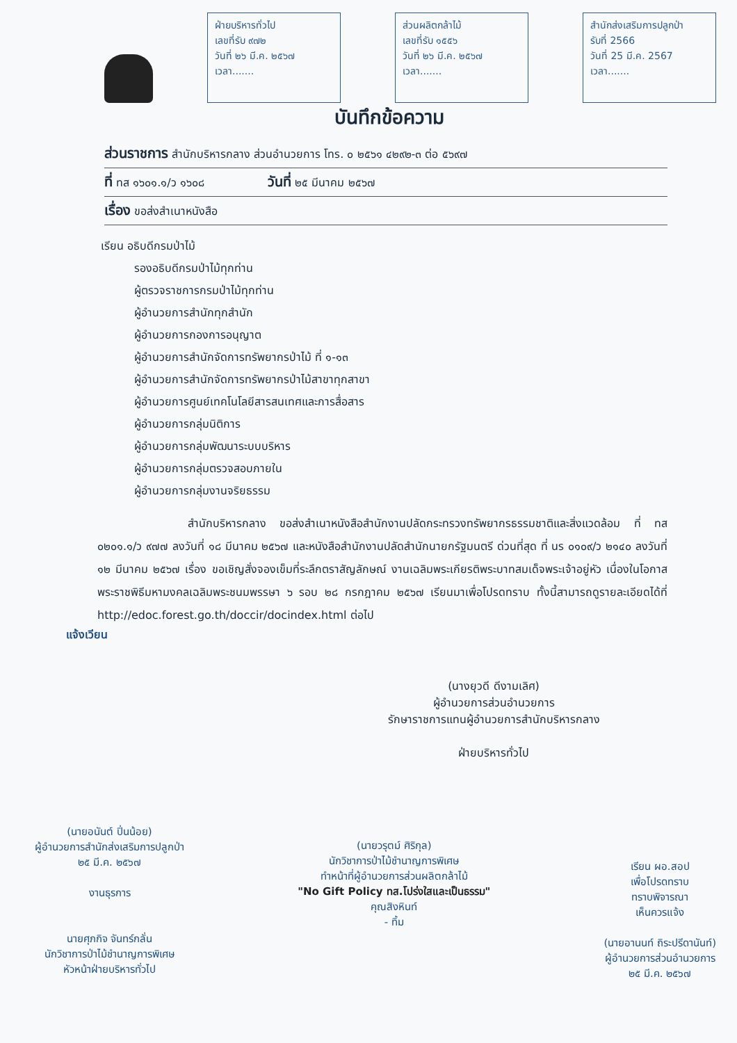ฝ่ายบริหารทั่วไป
เลขที่รับ ๙๗๒
วันที่ ๒๖ มี.ค. ๒๕๖๗
เวลา.......
ส่วนผลิตกล้าไม้
เลขที่รับ ๑๕๕๖
วันที่ ๒๖ มี.ค. ๒๕๖๗
เวลา.......
สำนักส่งเสริมการปลูกป่า
รับที่ 2566
วันที่ 25 มี.ค. 2567
เวลา.......
บันทึกข้อความ
ส่วนราชการ สำนักบริหารกลาง ส่วนอำนวยการ โทร. ๐ ๒๕๖๑ ๔๒๙๒-๓ ต่อ ๕๖๙๗
ที่ ทส ๑๖๐๑.๑/ว ๑๖๐๘ วันที่ ๒๕ มีนาคม ๒๕๖๗
เรื่อง ขอส่งสำเนาหนังสือ
เรียน อธิบดีกรมป่าไม้
รองอธิบดีกรมป่าไม้ทุกท่าน
ผู้ตรวจราชการกรมป่าไม้ทุกท่าน
ผู้อำนวยการสำนักทุกสำนัก
ผู้อำนวยการกองการอนุญาต
ผู้อำนวยการสำนักจัดการทรัพยากรป่าไม้ ที่ ๑-๑๓
ผู้อำนวยการสำนักจัดการทรัพยากรป่าไม้สาขาทุกสาขา
ผู้อำนวยการศูนย์เทคโนโลยีสารสนเทศและการสื่อสาร
ผู้อำนวยการกลุ่มนิติการ
ผู้อำนวยการกลุ่มพัฒนาระบบบริหาร
ผู้อำนวยการกลุ่มตรวจสอบภายใน
ผู้อำนวยการกลุ่มงานจริยธรรม
สำนักบริหารกลาง ขอส่งสำเนาหนังสือสำนักงานปลัดกระทรวงทรัพยากรธรรมชาติและสิ่งแวดล้อม ที่ ทส ๐๒๐๑.๑/ว ๙๗๗ ลงวันที่ ๑๘ มีนาคม ๒๕๖๗ และหนังสือสำนักงานปลัดสำนักนายกรัฐมนตรี ด่วนที่สุด ที่ นร ๐๑๐๙/ว ๒๑๔๐ ลงวันที่ ๑๒ มีนาคม ๒๕๖๗ เรื่อง ขอเชิญสั่งจองเข็มที่ระลึกตราสัญลักษณ์ งานเฉลิมพระเกียรติพระบาทสมเด็จพระเจ้าอยู่หัว เนื่องในโอกาสพระราชพิธีมหามงคลเฉลิมพระชนมพรรษา ๖ รอบ ๒๘ กรกฎาคม ๒๕๖๗ เรียนมาเพื่อโปรดทราบ ทั้งนี้สามารถดูรายละเอียดได้ที่ http://edoc.forest.go.th/doccir/docindex.html ต่อไป
แจ้งเวียน
(นางยุวดี ดีงามเลิศ)
ผู้อำนวยการส่วนอำนวยการ
รักษาราชการแทนผู้อำนวยการสำนักบริหารกลาง
ฝ่ายบริหารทั่วไป
(นายอนันต์ ปิ่นน้อย)
ผู้อำนวยการสำนักส่งเสริมการปลูกป่า
๒๕ มี.ค. ๒๕๖๗
งานธุรการ
นายศุภกิจ จันทร์กลั่น
นักวิชาการป่าไม้ชำนาญการพิเศษ
หัวหน้าฝ่ายบริหารทั่วไป
(นายวรุตม์ ศิริกุล)
นักวิชาการป่าไม้ชำนาญการพิเศษ
ทำหน้าที่ผู้อำนวยการส่วนผลิตกล้าไม้
"No Gift Policy ทส.โปร่งใสและเป็นธรรม"
คุณสิงหินท์
- ทิ้ม
เรียน ผอ.สอป
เพื่อโปรดทราบ
ทราบพิจารณา
เห็นควรแจ้ง
(นายอานนท์ ถิระปรีดานันท์)
ผู้อำนวยการส่วนอำนวยการ
๒๕ มี.ค. ๒๕๖๗